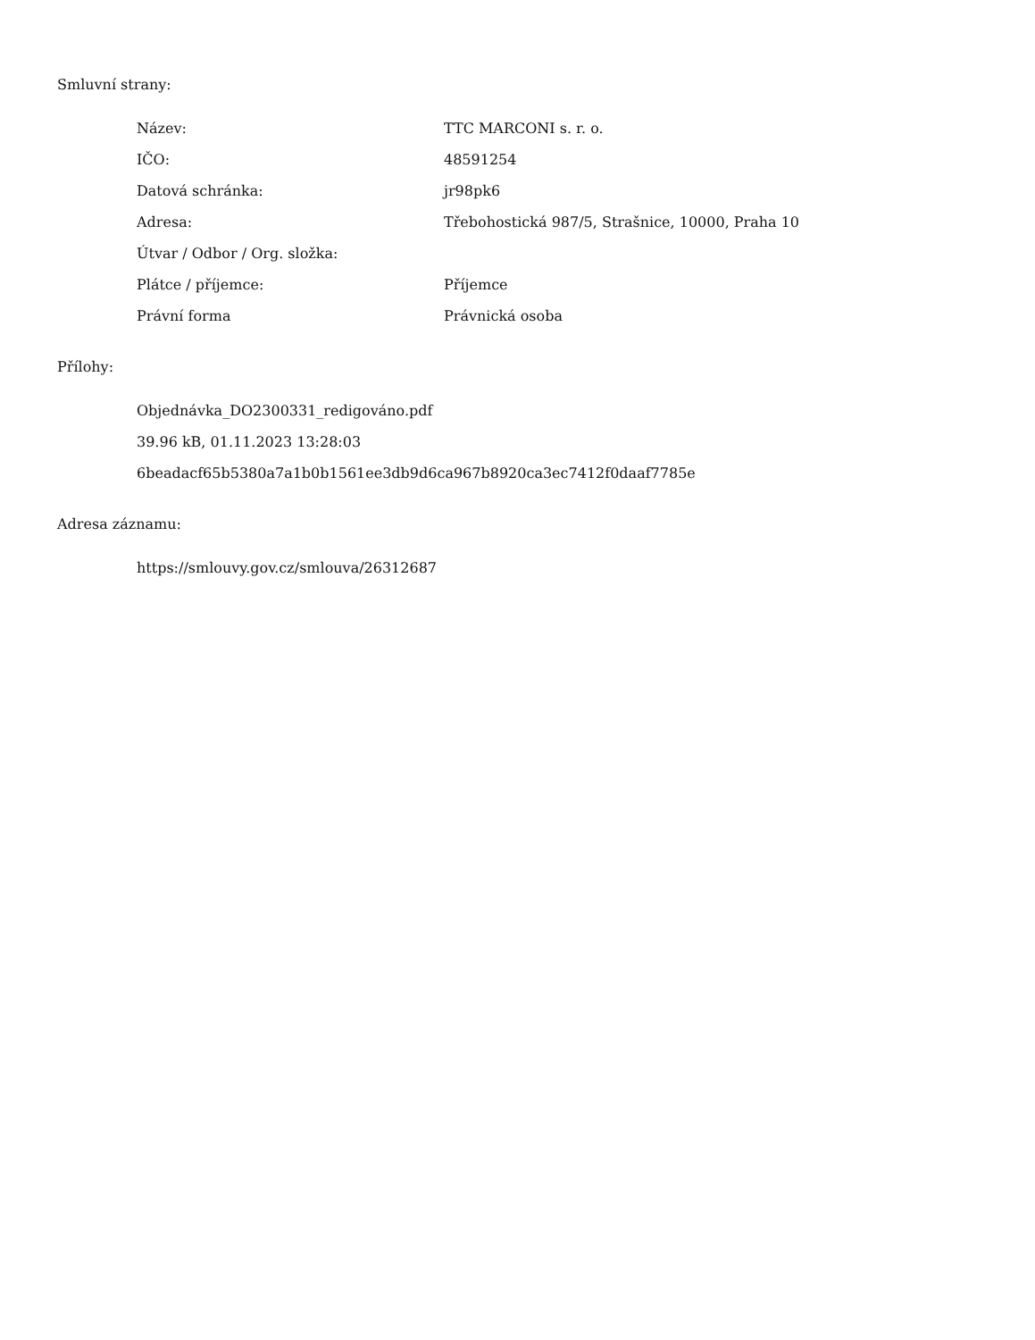Smluvní strany:
| Název: | TTC MARCONI s. r. o. |
| IČO: | 48591254 |
| Datová schránka: | jr98pk6 |
| Adresa: | Třebohostická 987/5, Strašnice, 10000, Praha 10 |
| Útvar / Odbor / Org. složka: | |
| Plátce / příjemce: | Příjemce |
| Právní forma | Právnická osoba |
Přílohy:
Objednávka_DO2300331_redigováno.pdf
39.96 kB, 01.11.2023 13:28:03
6beadacf65b5380a7a1b0b1561ee3db9d6ca967b8920ca3ec7412f0daaf7785e
Adresa záznamu:
https://smlouvy.gov.cz/smlouva/26312687